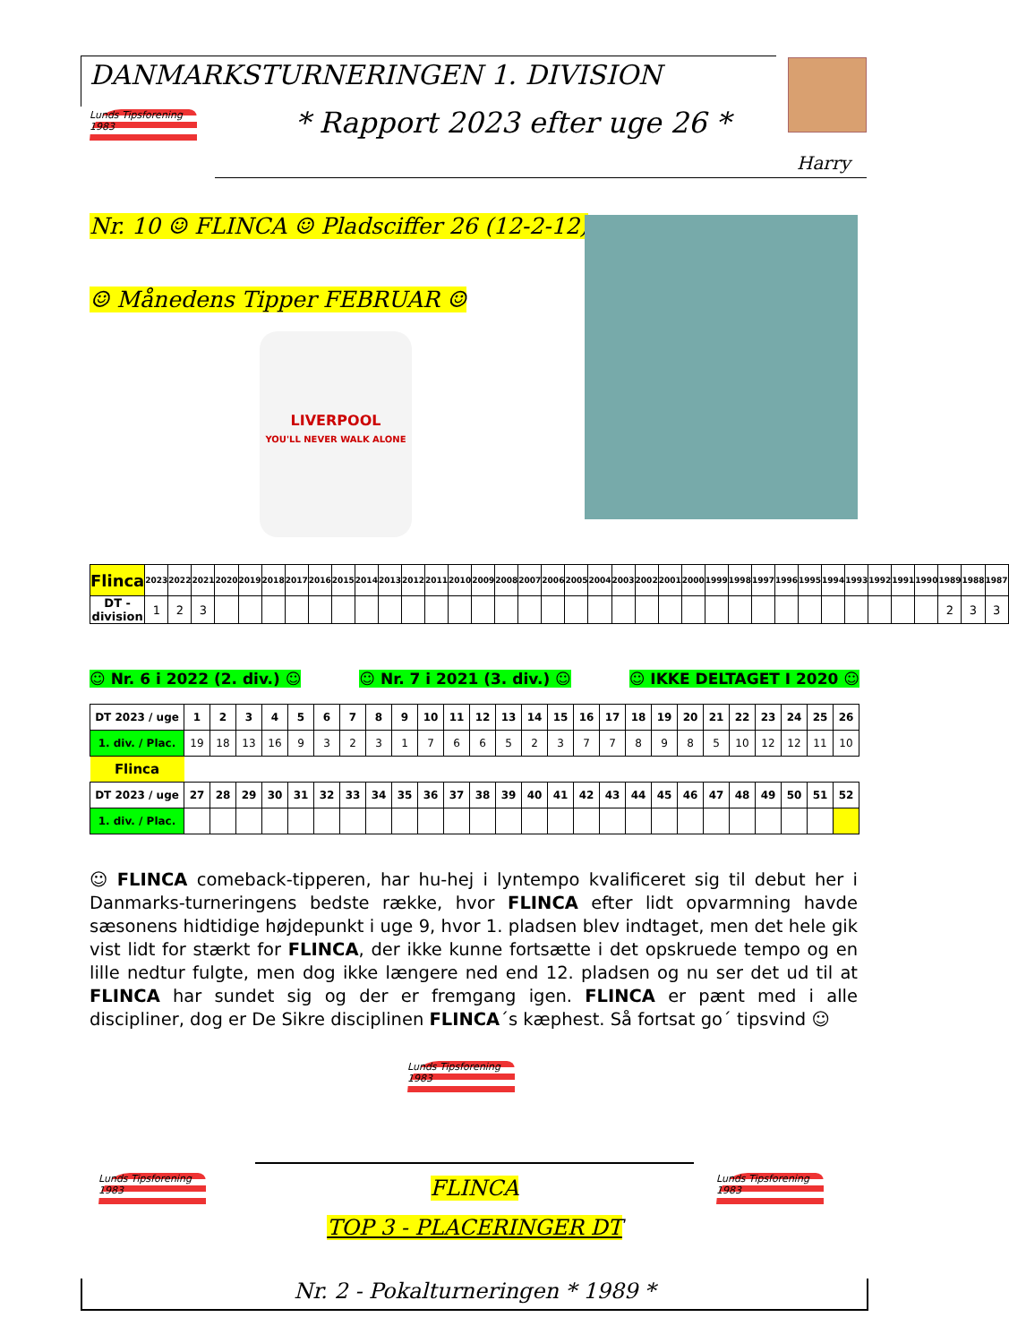DANMARKSTURNERINGEN 1. DIVISION
Lunds Tipsforening 1983
* Rapport 2023 efter uge 26 *
Harry
Nr. 10 ☺ FLINCA ☺ Pladsciffer 26 (12-2-12)
☺ Månedens Tipper FEBRUAR ☺
LIVERPOOL
YOU'LL NEVER WALK ALONE
| Flinca | 2023 | 2022 | 2021 | 2020 | 2019 | 2018 | 2017 | 2016 | 2015 | 2014 | 2013 | 2012 | 2011 | 2010 | 2009 | 2008 | 2007 | 2006 | 2005 | 2004 | 2003 | 2002 | 2001 | 2000 | 1999 | 1998 | 1997 | 1996 | 1995 | 1994 | 1993 | 1992 | 1991 | 1990 | 1989 | 1988 | 1987 |
| --- | --- | --- | --- | --- | --- | --- | --- | --- | --- | --- | --- | --- | --- | --- | --- | --- | --- | --- | --- | --- | --- | --- | --- | --- | --- | --- | --- | --- | --- | --- | --- | --- | --- | --- | --- | --- | --- |
| DT - division | 1 | 2 | 3 | | | | | | | | | | | | | | | | | | | | | | | | | | | | | | | | 2 | 3 | 3 |
☺ Nr. 6 i 2022 (2. div.) ☺ ☺ Nr. 7 i 2021 (3. div.) ☺ ☺ IKKE DELTAGET I 2020 ☺
| DT 2023 / uge | 1 | 2 | 3 | 4 | 5 | 6 | 7 | 8 | 9 | 10 | 11 | 12 | 13 | 14 | 15 | 16 | 17 | 18 | 19 | 20 | 21 | 22 | 23 | 24 | 25 | 26 |
| --- | --- | --- | --- | --- | --- | --- | --- | --- | --- | --- | --- | --- | --- | --- | --- | --- | --- | --- | --- | --- | --- | --- | --- | --- | --- | --- |
| 1. div. / Plac. | 19 | 18 | 13 | 16 | 9 | 3 | 2 | 3 | 1 | 7 | 6 | 6 | 5 | 2 | 3 | 7 | 7 | 8 | 9 | 8 | 5 | 10 | 12 | 12 | 11 | 10 |
| Flinca | | | | | | | | | | | | | | | | | | | | | | | | | | |
| DT 2023 / uge | 27 | 28 | 29 | 30 | 31 | 32 | 33 | 34 | 35 | 36 | 37 | 38 | 39 | 40 | 41 | 42 | 43 | 44 | 45 | 46 | 47 | 48 | 49 | 50 | 51 | 52 |
| 1. div. / Plac. | | | | | | | | | | | | | | | | | | | | | | | | | | |
☺ FLINCA comeback-tipperen, har hu-hej i lyntempo kvalificeret sig til debut her i Danmarks-turneringens bedste række, hvor FLINCA efter lidt opvarmning havde sæsonens hidtidige højdepunkt i uge 9, hvor 1. pladsen blev indtaget, men det hele gik vist lidt for stærkt for FLINCA, der ikke kunne fortsætte i det opskruede tempo og en lille nedtur fulgte, men dog ikke længere ned end 12. pladsen og nu ser det ud til at FLINCA har sundet sig og der er fremgang igen. FLINCA er pænt med i alle discipliner, dog er De Sikre disciplinen FLINCA´s kæphest. Så fortsat go´ tipsvind ☺
Lunds Tipsforening 1983
Lunds Tipsforening 1983
Lunds Tipsforening 1983
FLINCA
TOP 3 - PLACERINGER DT
Nr. 2 - Pokalturneringen * 1989 *